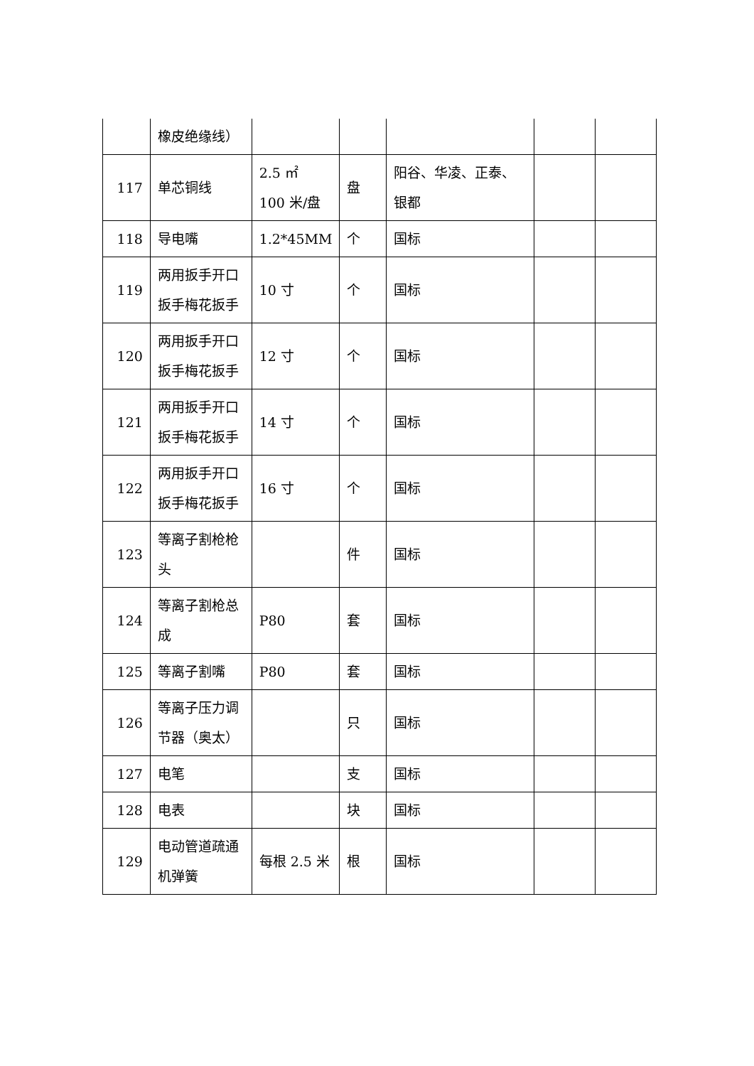| | 橡皮绝缘线） | | | | | |
| 117 | 单芯铜线 | 2.5 ㎡ 100 米/盘 | 盘 | 阳谷、华凌、正泰、银都 | | |
| 118 | 导电嘴 | 1.2*45MM | 个 | 国标 | | |
| 119 | 两用扳手开口扳手梅花扳手 | 10 寸 | 个 | 国标 | | |
| 120 | 两用扳手开口扳手梅花扳手 | 12 寸 | 个 | 国标 | | |
| 121 | 两用扳手开口扳手梅花扳手 | 14 寸 | 个 | 国标 | | |
| 122 | 两用扳手开口扳手梅花扳手 | 16 寸 | 个 | 国标 | | |
| 123 | 等离子割枪枪头 | | 件 | 国标 | | |
| 124 | 等离子割枪总成 | P80 | 套 | 国标 | | |
| 125 | 等离子割嘴 | P80 | 套 | 国标 | | |
| 126 | 等离子压力调节器（奥太） | | 只 | 国标 | | |
| 127 | 电笔 | | 支 | 国标 | | |
| 128 | 电表 | | 块 | 国标 | | |
| 129 | 电动管道疏通机弹簧 | 每根 2.5 米 | 根 | 国标 | | |